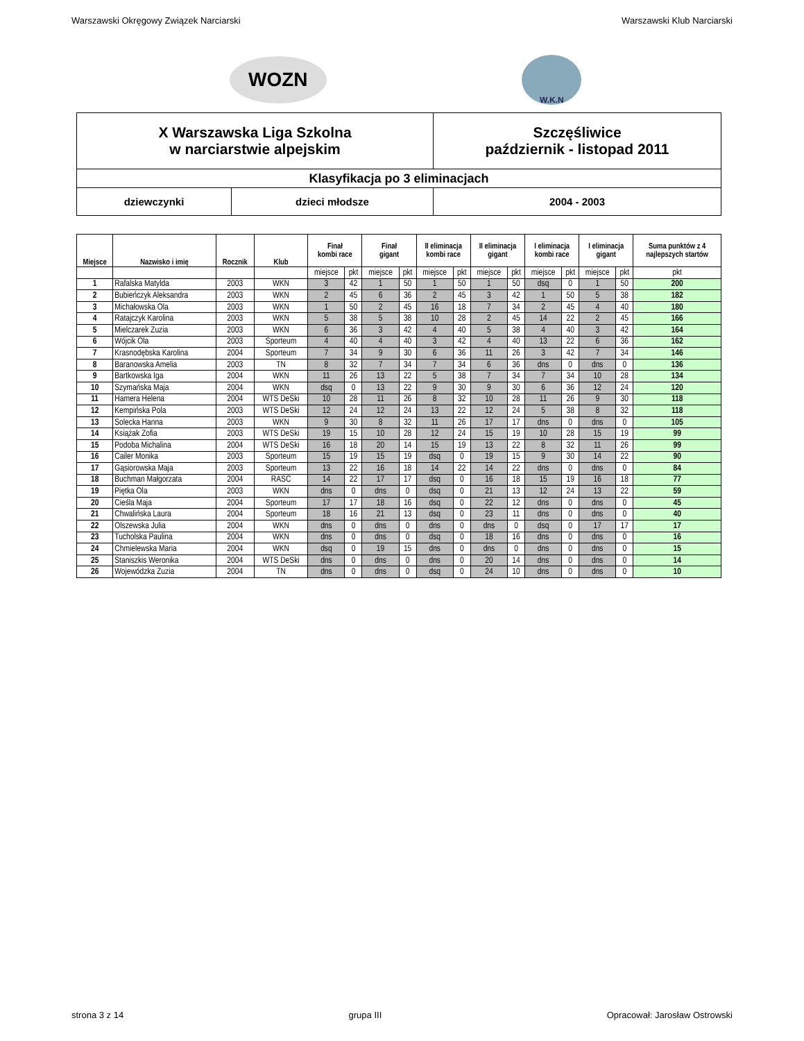Warszawski Okręgowy Związek Narciarski Warszawski Klub Narciarski
WOZN
W.K.N
| X Warszawska Liga Szkolna w narciarstwie alpejskim | | Szczęśliwice październik - listopad 2011 |
| Klasyfikacja po 3 eliminacjach | | |
| dziewczynki | dzieci młodsze | 2004 - 2003 |
| Miejsce | Nazwisko i imię | Rocznik | Klub | Finał kombi race | | Finał gigant | | II eliminacja kombi race | | II eliminacja gigant | | I eliminacja kombi race | | I eliminacja gigant | | Suma punktów z 4 najlepszych startów |
| --- | --- | --- | --- | --- | --- | --- | --- | --- | --- | --- | --- | --- | --- | --- | --- | --- |
| | | | | miejsce | pkt | miejsce | pkt | miejsce | pkt | miejsce | pkt | miejsce | pkt | miejsce | pkt | pkt |
| 1 | Rafalska Matylda | 2003 | WKN | 3 | 42 | 1 | 50 | 1 | 50 | 1 | 50 | dsq | 0 | 1 | 50 | 200 |
| 2 | Bubieńczyk Aleksandra | 2003 | WKN | 2 | 45 | 6 | 36 | 2 | 45 | 3 | 42 | 1 | 50 | 5 | 38 | 182 |
| 3 | Michałowska Ola | 2003 | WKN | 1 | 50 | 2 | 45 | 16 | 18 | 7 | 34 | 2 | 45 | 4 | 40 | 180 |
| 4 | Ratajczyk Karolina | 2003 | WKN | 5 | 38 | 5 | 38 | 10 | 28 | 2 | 45 | 14 | 22 | 2 | 45 | 166 |
| 5 | Mielczarek Zuzia | 2003 | WKN | 6 | 36 | 3 | 42 | 4 | 40 | 5 | 38 | 4 | 40 | 3 | 42 | 164 |
| 6 | Wójcik Ola | 2003 | Sporteum | 4 | 40 | 4 | 40 | 3 | 42 | 4 | 40 | 13 | 22 | 6 | 36 | 162 |
| 7 | Krasnodębska Karolina | 2004 | Sporteum | 7 | 34 | 9 | 30 | 6 | 36 | 11 | 26 | 3 | 42 | 7 | 34 | 146 |
| 8 | Baranowska Amelia | 2003 | TN | 8 | 32 | 7 | 34 | 7 | 34 | 6 | 36 | dns | 0 | dns | 0 | 136 |
| 9 | Bartkowska Iga | 2004 | WKN | 11 | 26 | 13 | 22 | 5 | 38 | 7 | 34 | 7 | 34 | 10 | 28 | 134 |
| 10 | Szymańska Maja | 2004 | WKN | dsq | 0 | 13 | 22 | 9 | 30 | 9 | 30 | 6 | 36 | 12 | 24 | 120 |
| 11 | Hamera Helena | 2004 | WTS DeSki | 10 | 28 | 11 | 26 | 8 | 32 | 10 | 28 | 11 | 26 | 9 | 30 | 118 |
| 12 | Kempińska Pola | 2003 | WTS DeSki | 12 | 24 | 12 | 24 | 13 | 22 | 12 | 24 | 5 | 38 | 8 | 32 | 118 |
| 13 | Solecka Hanna | 2003 | WKN | 9 | 30 | 8 | 32 | 11 | 26 | 17 | 17 | dns | 0 | dns | 0 | 105 |
| 14 | Książak Zofia | 2003 | WTS DeSki | 19 | 15 | 10 | 28 | 12 | 24 | 15 | 19 | 10 | 28 | 15 | 19 | 99 |
| 15 | Podoba Michalina | 2004 | WTS DeSki | 16 | 18 | 20 | 14 | 15 | 19 | 13 | 22 | 8 | 32 | 11 | 26 | 99 |
| 16 | Cailer Monika | 2003 | Sporteum | 15 | 19 | 15 | 19 | dsq | 0 | 19 | 15 | 9 | 30 | 14 | 22 | 90 |
| 17 | Gąsiorowska Maja | 2003 | Sporteum | 13 | 22 | 16 | 18 | 14 | 22 | 14 | 22 | dns | 0 | dns | 0 | 84 |
| 18 | Buchman Małgorzata | 2004 | RASC | 14 | 22 | 17 | 17 | dsq | 0 | 16 | 18 | 15 | 19 | 16 | 18 | 77 |
| 19 | Piętka Ola | 2003 | WKN | dns | 0 | dns | 0 | dsq | 0 | 21 | 13 | 12 | 24 | 13 | 22 | 59 |
| 20 | Cieśla Maja | 2004 | Sporteum | 17 | 17 | 18 | 16 | dsq | 0 | 22 | 12 | dns | 0 | dns | 0 | 45 |
| 21 | Chwalińska Laura | 2004 | Sporteum | 18 | 16 | 21 | 13 | dsq | 0 | 23 | 11 | dns | 0 | dns | 0 | 40 |
| 22 | Olszewska Julia | 2004 | WKN | dns | 0 | dns | 0 | dns | 0 | dns | 0 | dsq | 0 | 17 | 17 | 17 |
| 23 | Tucholska Paulina | 2004 | WKN | dns | 0 | dns | 0 | dsq | 0 | 18 | 16 | dns | 0 | dns | 0 | 16 |
| 24 | Chmielewska Maria | 2004 | WKN | dsq | 0 | 19 | 15 | dns | 0 | dns | 0 | dns | 0 | dns | 0 | 15 |
| 25 | Staniszkis Weronika | 2004 | WTS DeSki | dns | 0 | dns | 0 | dns | 0 | 20 | 14 | dns | 0 | dns | 0 | 14 |
| 26 | Wojewódzka Zuzia | 2004 | TN | dns | 0 | dns | 0 | dsq | 0 | 24 | 10 | dns | 0 | dns | 0 | 10 |
strona 3 z 14 grupa III Opracował: Jarosław Ostrowski